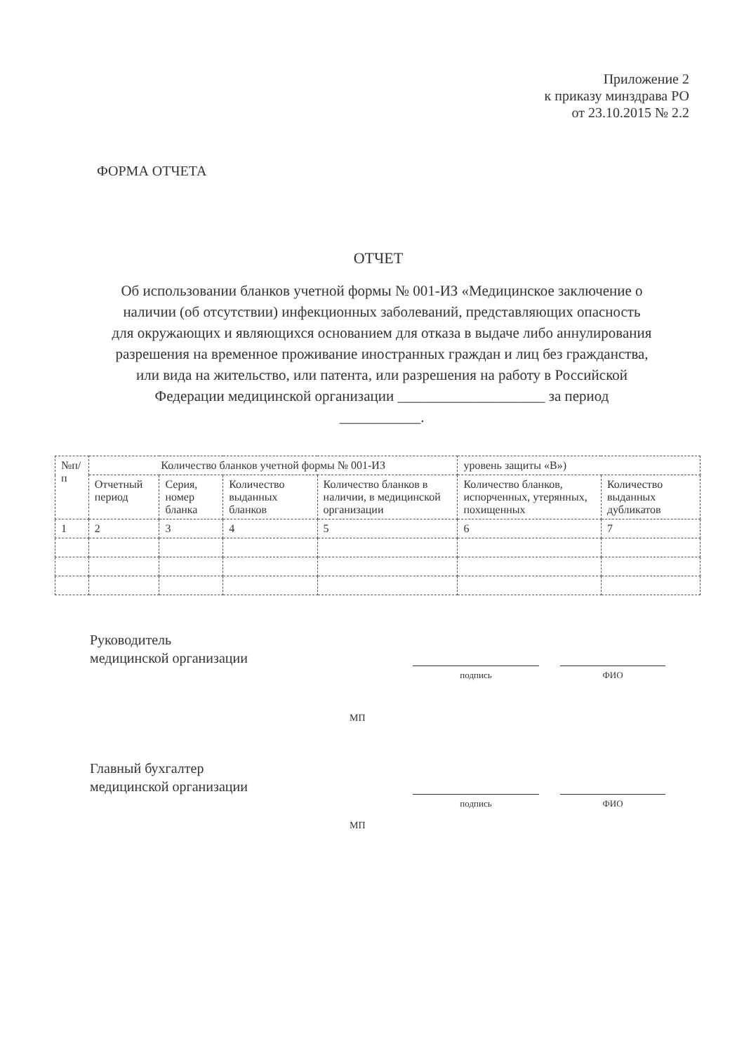Приложение 2
к приказу минздрава РО
от 23.10.2015 № 2.2
ФОРМА ОТЧЕТА
ОТЧЕТ
Об использовании бланков учетной формы № 001-ИЗ «Медицинское заключение о наличии (об отсутствии) инфекционных заболеваний, представляющих опасность для окружающих и являющихся основанием для отказа в выдаче либо аннулирования разрешения на временное проживание иностранных граждан и лиц без гражданства, или вида на жительство, или патента, или разрешения на работу в Российской Федерации медицинской организации ____________________ за период ___________.
| №п/п | Количество бланков учетной формы № 001-ИЗ | | | | уровень защиты «В») | |
| --- | --- | --- | --- | --- | --- | --- |
| | Отчетный период | Серия, номер бланка | Количество выданных бланков | Количество бланков в наличии, в медицинской организации | Количество бланков, испорченных, утерянных, похищенных | Количество выданных дубликатов |
| 1 | 2 | 3 | 4 | 5 | 6 | 7 |
Руководитель
медицинской организации
подпись ФИО
МП
Главный бухгалтер
медицинской организации
подпись ФИО
МП